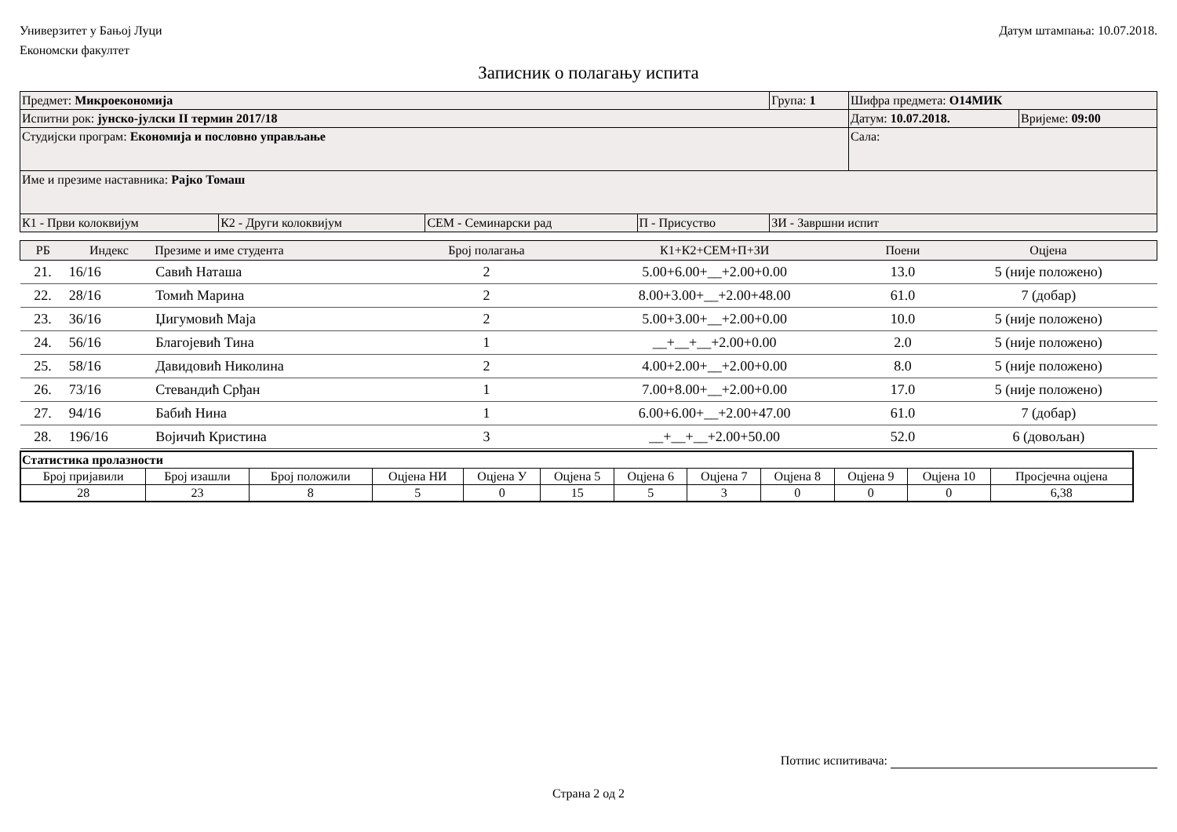Универзитет у Бањој Луци
Економски факултет
Датум штампања: 10.07.2018.
Записник о полагању испита
| Предмет: Микроекономија | | | | Група: 1 | Шифра предмета: О14МИК | |
| Испитни рок: јунско-јулски II термин 2017/18 | | | | | Датум: 10.07.2018. | Вријеме: 09:00 |
| Студијски програм: Економија и пословно управљање | | | | | Сала: | |
| Име и презиме наставника: Рајко Томаш | | | | | | |
| К1 - Први колоквијум | К2 - Други колоквијум | СЕМ - Семинарски рад | П - Присуство | ЗИ - Завршни испит | | |
| РБ | Индекс | Презиме и име студента | Број полагања | К1+К2+СЕМ+П+ЗИ | Поени | Оцјена |
| --- | --- | --- | --- | --- | --- | --- |
| 21. | 16/16 | Савић Наташа | 2 | 5.00+6.00+__+2.00+0.00 | 13.0 | 5 (није положено) |
| 22. | 28/16 | Томић Марина | 2 | 8.00+3.00+__+2.00+48.00 | 61.0 | 7 (добар) |
| 23. | 36/16 | Џигумовић Маја | 2 | 5.00+3.00+__+2.00+0.00 | 10.0 | 5 (није положено) |
| 24. | 56/16 | Благојевић Тина | 1 | __+__+__+2.00+0.00 | 2.0 | 5 (није положено) |
| 25. | 58/16 | Давидовић Николина | 2 | 4.00+2.00+__+2.00+0.00 | 8.0 | 5 (није положено) |
| 26. | 73/16 | Стевандић Срђан | 1 | 7.00+8.00+__+2.00+0.00 | 17.0 | 5 (није положено) |
| 27. | 94/16 | Бабић Нина | 1 | 6.00+6.00+__+2.00+47.00 | 61.0 | 7 (добар) |
| 28. | 196/16 | Војичић Кристина | 3 | __+__+__+2.00+50.00 | 52.0 | 6 (довољан) |
| Статистика пролазности | | | | | | | | | | | |
| Број пријавили | Број изашли | Број положили | Оцјена НИ | Оцјена У | Оцјена 5 | Оцјена 6 | Оцјена 7 | Оцјена 8 | Оцјена 9 | Оцјена 10 | Просјечна оцјена |
| 28 | 23 | 8 | 5 | 0 | 15 | 5 | 3 | 0 | 0 | 0 | 6,38 |
Потпис испитивача:
Страна 2 од 2